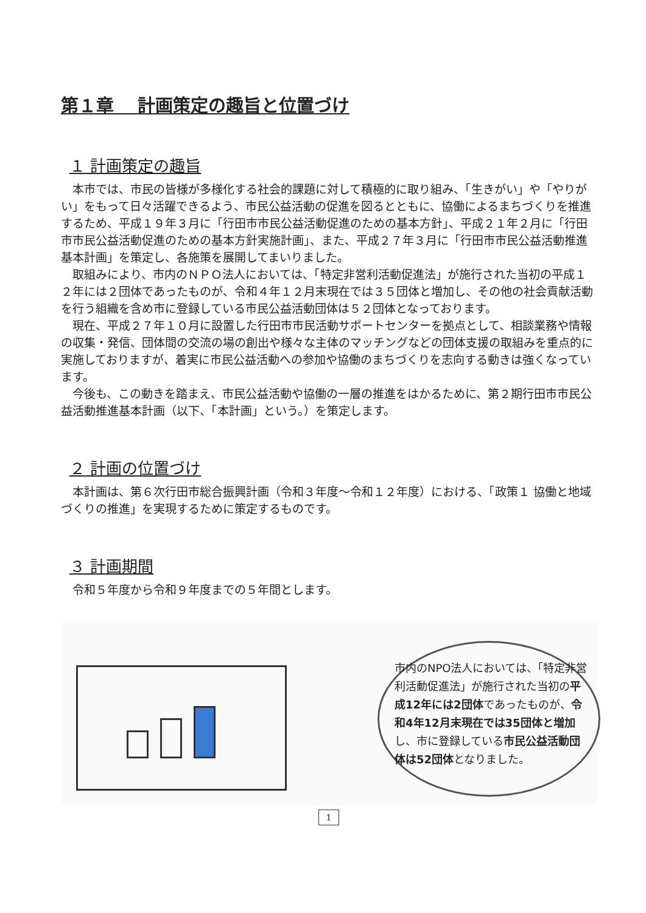第１章　 計画策定の趣旨と位置づけ
１ 計画策定の趣旨
本市では、市民の皆様が多様化する社会的課題に対して積極的に取り組み、「生きがい」や「やりがい」をもって日々活躍できるよう、市民公益活動の促進を図るとともに、協働によるまちづくりを推進するため、平成１９年３月に「行田市市民公益活動促進のための基本方針」、平成２１年２月に「行田市市民公益活動促進のための基本方針実施計画」、また、平成２７年３月に「行田市市民公益活動推進基本計画」を策定し、各施策を展開してまいりました。
取組みにより、市内のＮＰＯ法人においては、「特定非営利活動促進法」が施行された当初の平成１２年には２団体であったものが、令和４年１２月末現在では３５団体と増加し、その他の社会貢献活動を行う組織を含め市に登録している市民公益活動団体は５２団体となっております。
現在、平成２７年１０月に設置した行田市市民活動サポートセンターを拠点として、相談業務や情報の収集・発信、団体間の交流の場の創出や様々な主体のマッチングなどの団体支援の取組みを重点的に実施しておりますが、着実に市民公益活動への参加や協働のまちづくりを志向する動きは強くなっています。
今後も、この動きを踏まえ、市民公益活動や協働の一層の推進をはかるために、第２期行田市市民公益活動推進基本計画（以下、「本計画」という。）を策定します。
２ 計画の位置づけ
本計画は、第６次行田市総合振興計画（令和３年度～令和１２年度）における、「政策１ 協働と地域づくりの推進」を実現するために策定するものです。
３ 計画期間
令和５年度から令和９年度までの５年間とします。
市内のNPO法人においては、「特定非営利活動促進法」が施行された当初の平成12年には2団体であったものが、令和4年12月末現在では35団体と増加し、市に登録している市民公益活動団体は52団体となりました。
1